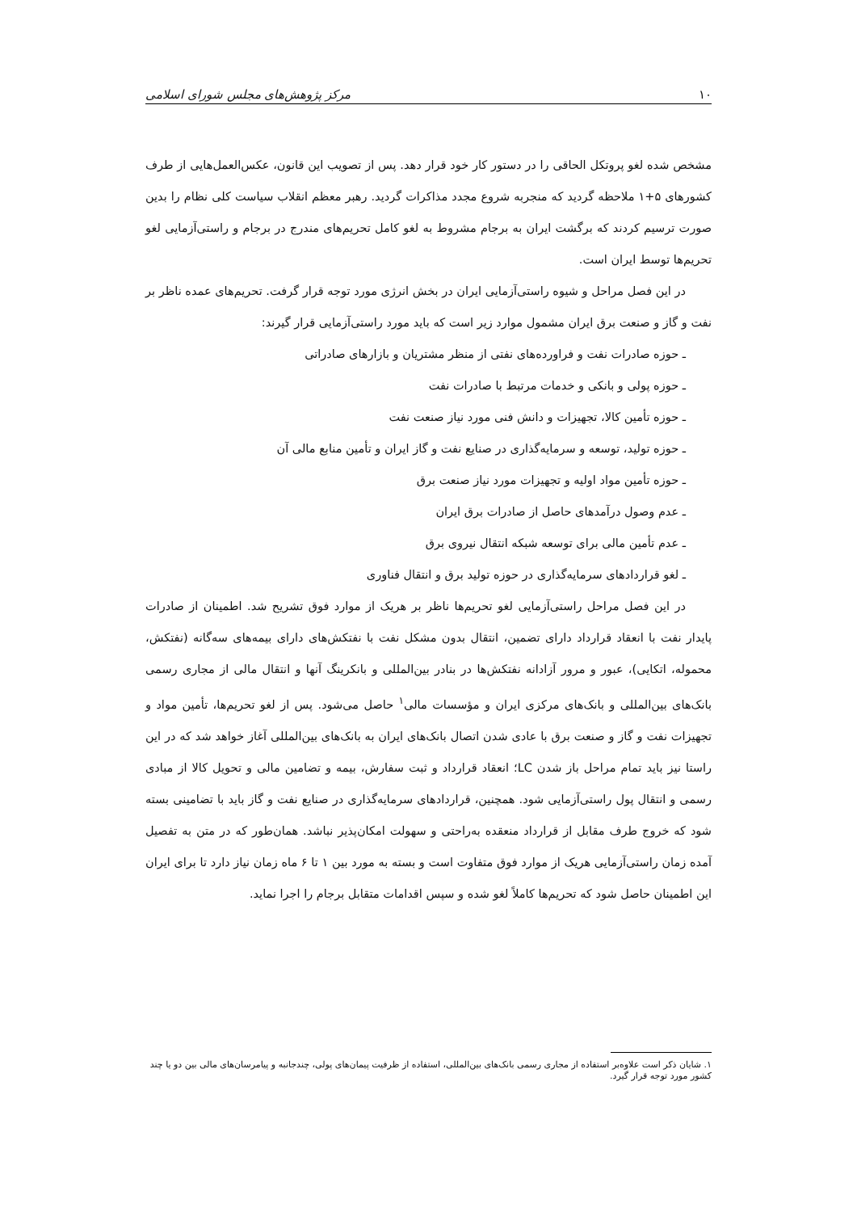۱۰ مرکز پژوهش‌های مجلس شورای اسلامی
مشخص شده لغو پروتکل الحاقی را در دستور کار خود قرار دهد. پس از تصویب این قانون، عکس‌العمل‌هایی از طرف کشورهای ۵+۱ ملاحظه گردید که منجربه شروع مجدد مذاکرات گردید. رهبر معظم انقلاب سیاست کلی نظام را بدین صورت ترسیم کردند که برگشت ایران به برجام مشروط به لغو کامل تحریم‌های مندرج در برجام و راستی‌آزمایی لغو تحریم‌ها توسط ایران است.
در این فصل مراحل و شیوه راستی‌آزمایی ایران در بخش انرژی مورد توجه قرار گرفت. تحریم‌های عمده ناظر بر نفت و گاز و صنعت برق ایران مشمول موارد زیر است که باید مورد راستی‌آزمایی قرار گیرند:
ـ حوزه صادرات نفت و فراورده‌های نفتی از منظر مشتریان و بازارهای صادراتی
ـ حوزه پولی و بانکی و خدمات مرتبط با صادرات نفت
ـ حوزه تأمین کالا، تجهیزات و دانش فنی مورد نیاز صنعت نفت
ـ حوزه تولید، توسعه و سرمایه‌گذاری در صنایع نفت و گاز ایران و تأمین منابع مالی آن
ـ حوزه تأمین مواد اولیه و تجهیزات مورد نیاز صنعت برق
ـ عدم وصول درآمدهای حاصل از صادرات برق ایران
ـ عدم تأمین مالی برای توسعه شبکه انتقال نیروی برق
ـ لغو قراردادهای سرمایه‌گذاری در حوزه تولید برق و انتقال فناوری
در این فصل مراحل راستی‌آزمایی لغو تحریم‌ها ناظر بر هریک از موارد فوق تشریح شد. اطمینان از صادرات پایدار نفت با انعقاد قرارداد دارای تضمین، انتقال بدون مشکل نفت با نفتکش‌های دارای بیمه‌های سه‌گانه (نفتکش، محموله، اتکایی)، عبور و مرور آزادانه نفتکش‌ها در بنادر بین‌المللی و بانکرینگ آنها و انتقال مالی از مجاری رسمی بانک‌های بین‌المللی و بانک‌های مرکزی ایران و مؤسسات مالی<sup>۱</sup> حاصل می‌شود. پس از لغو تحریم‌ها، تأمین مواد و تجهیزات نفت و گاز و صنعت برق با عادی شدن اتصال بانک‌های ایران به بانک‌های بین‌المللی آغاز خواهد شد که در این راستا نیز باید تمام مراحل باز شدن LC؛ انعقاد قرارداد و ثبت سفارش، بیمه و تضامین مالی و تحویل کالا از مبادی رسمی و انتقال پول راستی‌آزمایی شود. همچنین، قراردادهای سرمایه‌گذاری در صنایع نفت و گاز باید با تضامینی بسته شود که خروج طرف مقابل از قرارداد منعقده به‌راحتی و سهولت امکان‌پذیر نباشد. همان‌طور که در متن به تفصیل آمده زمان راستی‌آزمایی هریک از موارد فوق متفاوت است و بسته به مورد بین ۱ تا ۶ ماه زمان نیاز دارد تا برای ایران این اطمینان حاصل شود که تحریم‌ها کاملاً لغو شده و سپس اقدامات متقابل برجام را اجرا نماید.
۱. شایان ذکر است علاوه‌بر استفاده از مجاری رسمی بانک‌های بین‌المللی، استفاده از ظرفیت پیمان‌های پولی، چندجانبه و پیامرسان‌های مالی بین دو یا چند کشور مورد توجه قرار گیرد.